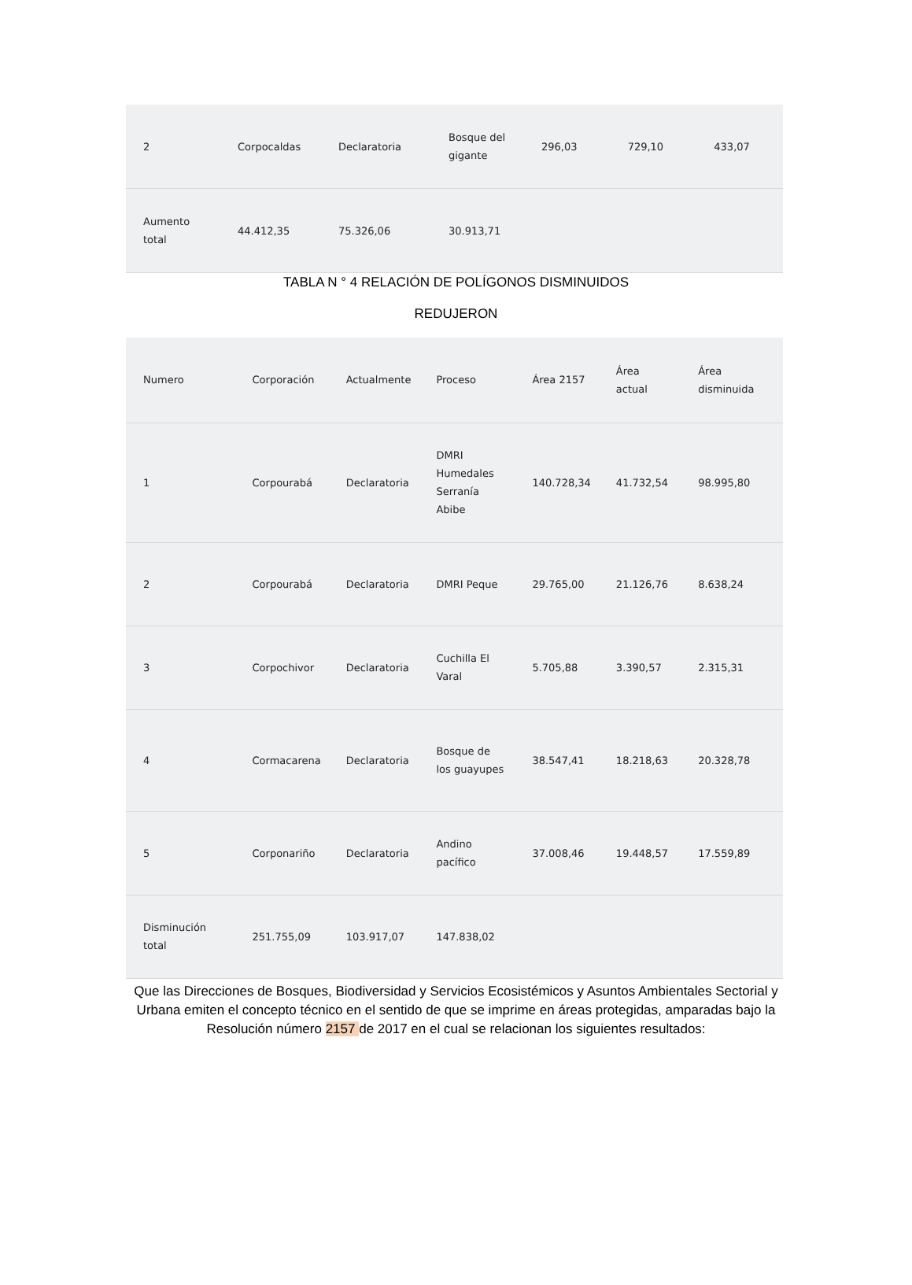| 2 | Corpocaldas | Declaratoria | Bosque del gigante | 296,03 | 729,10 | 433,07 |
| Aumento total | 44.412,35 | 75.326,06 | 30.913,71 | | | |
TABLA N ° 4 RELACIÓN DE POLÍGONOS DISMINUIDOS
REDUJERON
| Numero | Corporación | Actualmente | Proceso | Área 2157 | Área actual | Área disminuida |
| 1 | Corpourabá | Declaratoria | DMRI Humedales Serranía Abibe | 140.728,34 | 41.732,54 | 98.995,80 |
| 2 | Corpourabá | Declaratoria | DMRI Peque | 29.765,00 | 21.126,76 | 8.638,24 |
| 3 | Corpochivor | Declaratoria | Cuchilla El Varal | 5.705,88 | 3.390,57 | 2.315,31 |
| 4 | Cormacarena | Declaratoria | Bosque de los guayupes | 38.547,41 | 18.218,63 | 20.328,78 |
| 5 | Corponariño | Declaratoria | Andino pacífico | 37.008,46 | 19.448,57 | 17.559,89 |
| Disminución total | 251.755,09 | 103.917,07 | 147.838,02 | | | |
Que las Direcciones de Bosques, Biodiversidad y Servicios Ecosistémicos y Asuntos Ambientales Sectorial y Urbana emiten el concepto técnico en el sentido de que se imprime en áreas protegidas, amparadas bajo la Resolución número 2157 de 2017 en el cual se relacionan los siguientes resultados: